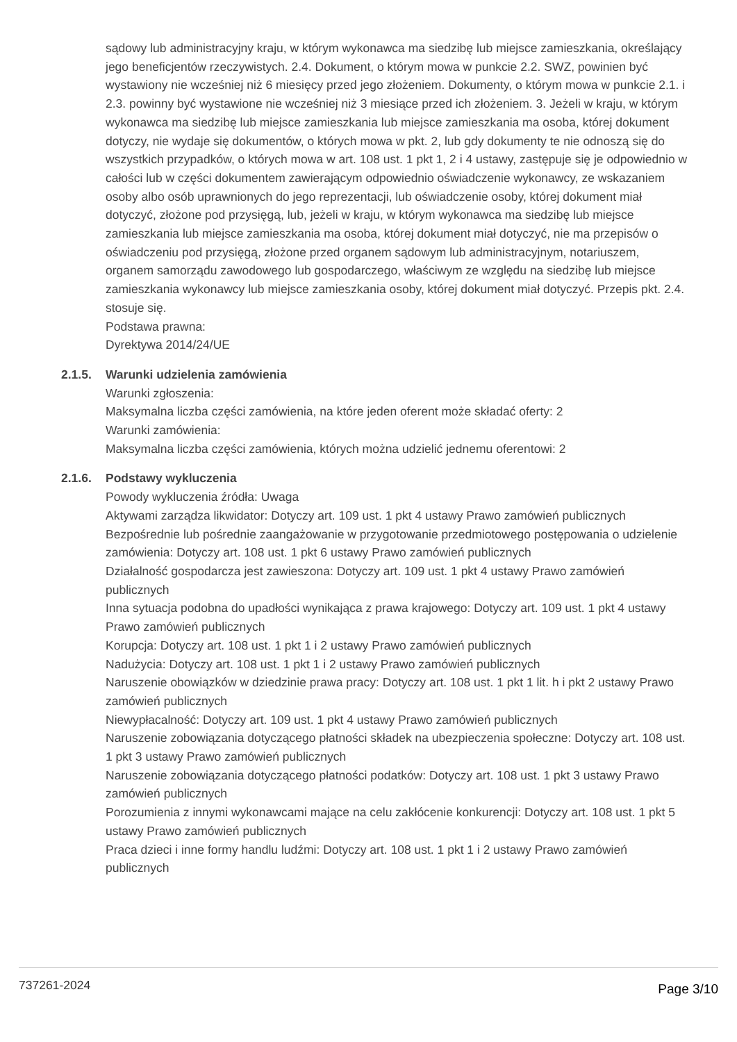sądowy lub administracyjny kraju, w którym wykonawca ma siedzibę lub miejsce zamieszkania, określający jego beneficjentów rzeczywistych. 2.4. Dokument, o którym mowa w punkcie 2.2. SWZ, powinien być wystawiony nie wcześniej niż 6 miesięcy przed jego złożeniem. Dokumenty, o którym mowa w punkcie 2.1. i 2.3. powinny być wystawione nie wcześniej niż 3 miesiące przed ich złożeniem. 3. Jeżeli w kraju, w którym wykonawca ma siedzibę lub miejsce zamieszkania lub miejsce zamieszkania ma osoba, której dokument dotyczy, nie wydaje się dokumentów, o których mowa w pkt. 2, lub gdy dokumenty te nie odnoszą się do wszystkich przypadków, o których mowa w art. 108 ust. 1 pkt 1, 2 i 4 ustawy, zastępuje się je odpowiednio w całości lub w części dokumentem zawierającym odpowiednio oświadczenie wykonawcy, ze wskazaniem osoby albo osób uprawnionych do jego reprezentacji, lub oświadczenie osoby, której dokument miał dotyczyć, złożone pod przysięgą, lub, jeżeli w kraju, w którym wykonawca ma siedzibę lub miejsce zamieszkania lub miejsce zamieszkania ma osoba, której dokument miał dotyczyć, nie ma przepisów o oświadczeniu pod przysięgą, złożone przed organem sądowym lub administracyjnym, notariuszem, organem samorządu zawodowego lub gospodarczego, właściwym ze względu na siedzibę lub miejsce zamieszkania wykonawcy lub miejsce zamieszkania osoby, której dokument miał dotyczyć. Przepis pkt. 2.4. stosuje się.
Podstawa prawna:
Dyrektywa 2014/24/UE
2.1.5. Warunki udzielenia zamówienia
Warunki zgłoszenia:
Maksymalna liczba części zamówienia, na które jeden oferent może składać oferty: 2
Warunki zamówienia:
Maksymalna liczba części zamówienia, których można udzielić jednemu oferentowi: 2
2.1.6. Podstawy wykluczenia
Powody wykluczenia źródła: Uwaga
Aktywami zarządza likwidator: Dotyczy art. 109 ust. 1 pkt 4 ustawy Prawo zamówień publicznych
Bezpośrednie lub pośrednie zaangażowanie w przygotowanie przedmiotowego postępowania o udzielenie zamówienia: Dotyczy art. 108 ust. 1 pkt 6 ustawy Prawo zamówień publicznych
Działalność gospodarcza jest zawieszona: Dotyczy art. 109 ust. 1 pkt 4 ustawy Prawo zamówień publicznych
Inna sytuacja podobna do upadłości wynikająca z prawa krajowego: Dotyczy art. 109 ust. 1 pkt 4 ustawy Prawo zamówień publicznych
Korupcja: Dotyczy art. 108 ust. 1 pkt 1 i 2 ustawy Prawo zamówień publicznych
Nadużycia: Dotyczy art. 108 ust. 1 pkt 1 i 2 ustawy Prawo zamówień publicznych
Naruszenie obowiązków w dziedzinie prawa pracy: Dotyczy art. 108 ust. 1 pkt 1 lit. h i pkt 2 ustawy Prawo zamówień publicznych
Niewypłacalność: Dotyczy art. 109 ust. 1 pkt 4 ustawy Prawo zamówień publicznych
Naruszenie zobowiązania dotyczącego płatności składek na ubezpieczenia społeczne: Dotyczy art. 108 ust. 1 pkt 3 ustawy Prawo zamówień publicznych
Naruszenie zobowiązania dotyczącego płatności podatków: Dotyczy art. 108 ust. 1 pkt 3 ustawy Prawo zamówień publicznych
Porozumienia z innymi wykonawcami mające na celu zakłócenie konkurencji: Dotyczy art. 108 ust. 1 pkt 5 ustawy Prawo zamówień publicznych
Praca dzieci i inne formy handlu ludźmi: Dotyczy art. 108 ust. 1 pkt 1 i 2 ustawy Prawo zamówień publicznych
737261-2024 Page 3/10